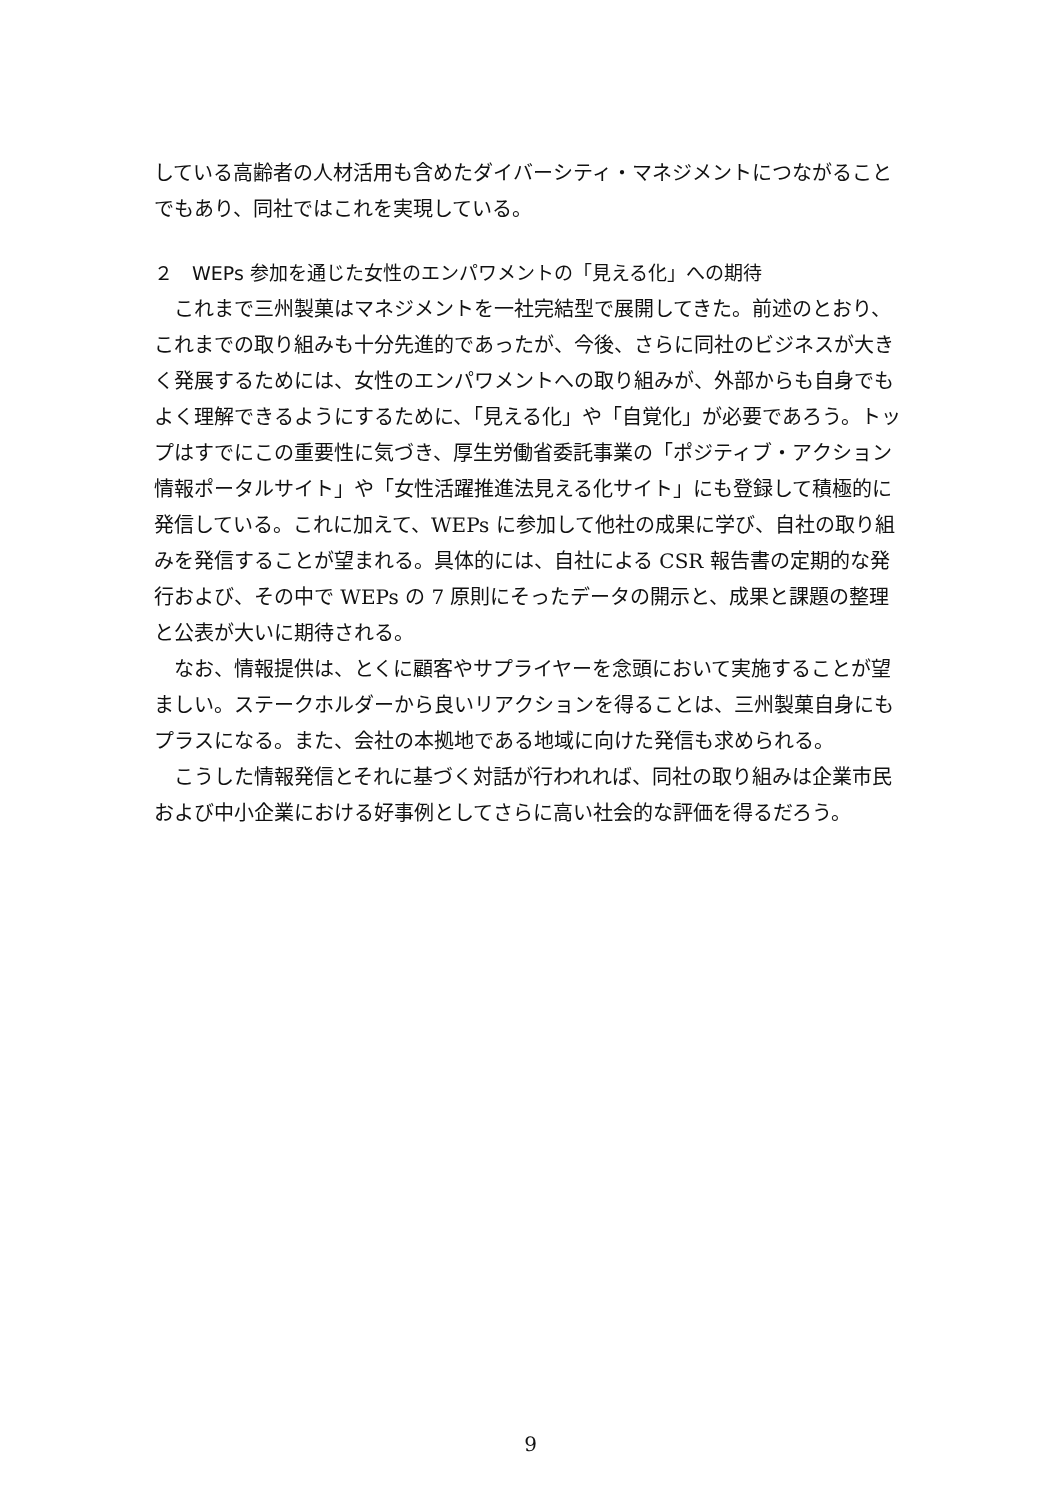している高齢者の人材活用も含めたダイバーシティ・マネジメントにつながることでもあり、同社ではこれを実現している。
２　WEPs 参加を通じた女性のエンパワメントの「見える化」への期待
これまで三州製菓はマネジメントを一社完結型で展開してきた。前述のとおり、これまでの取り組みも十分先進的であったが、今後、さらに同社のビジネスが大きく発展するためには、女性のエンパワメントへの取り組みが、外部からも自身でもよく理解できるようにするために、「見える化」や「自覚化」が必要であろう。トップはすでにこの重要性に気づき、厚生労働省委託事業の「ポジティブ・アクション情報ポータルサイト」や「女性活躍推進法見える化サイト」にも登録して積極的に発信している。これに加えて、WEPs に参加して他社の成果に学び、自社の取り組みを発信することが望まれる。具体的には、自社による CSR 報告書の定期的な発行および、その中で WEPs の 7 原則にそったデータの開示と、成果と課題の整理と公表が大いに期待される。
なお、情報提供は、とくに顧客やサプライヤーを念頭において実施することが望ましい。ステークホルダーから良いリアクションを得ることは、三州製菓自身にもプラスになる。また、会社の本拠地である地域に向けた発信も求められる。
こうした情報発信とそれに基づく対話が行われれば、同社の取り組みは企業市民および中小企業における好事例としてさらに高い社会的な評価を得るだろう。
9